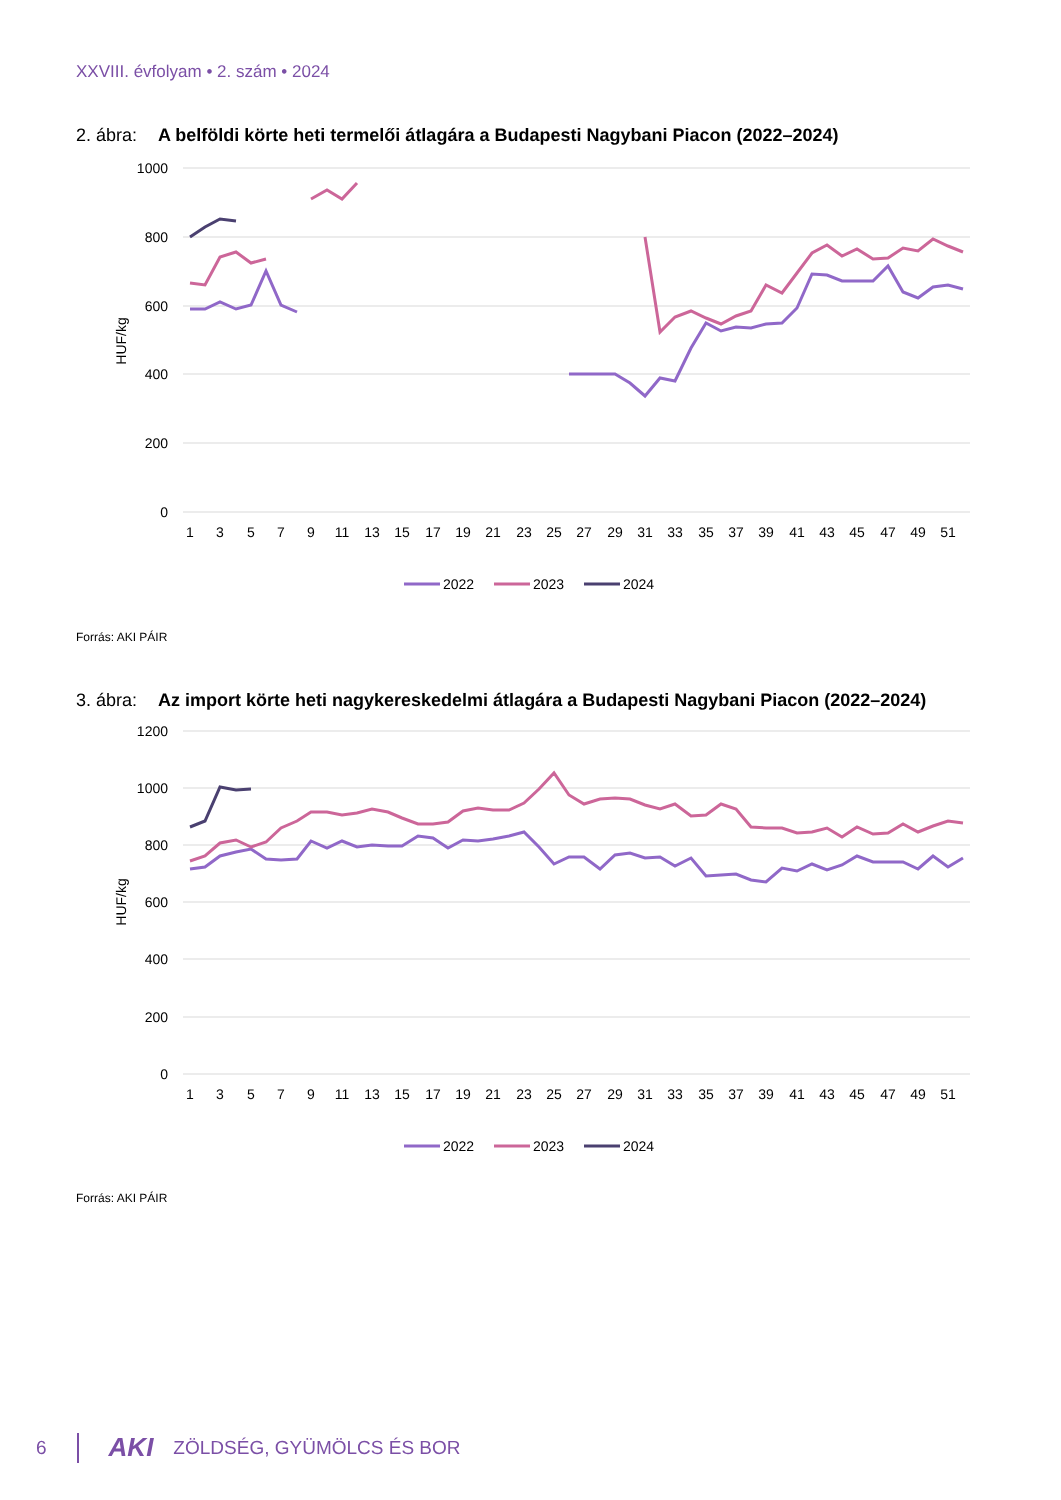XXVIII. évfolyam • 2. szám • 2024
2. ábra: A belföldi körte heti termelői átlagára a Budapesti Nagybani Piacon (2022–2024)
1000
800
600
400
200
0
HUF/kg
1
3
5
7
9
11
13
15
17
19
21
23
25
27
29
31
33
35
37
39
41
43
45
47
49
51
2022
2023
2024
Forrás: AKI PÁIR
3. ábra: Az import körte heti nagykereskedelmi átlagára a Budapesti Nagybani Piacon (2022–2024)
1200
1000
800
600
400
200
0
HUF/kg
1
3
5
7
9
11
13
15
17
19
21
23
25
27
29
31
33
35
37
39
41
43
45
47
49
51
2022
2023
2024
Forrás: AKI PÁIR
6 AKI ZÖLDSÉG, GYÜMÖLCS ÉS BOR